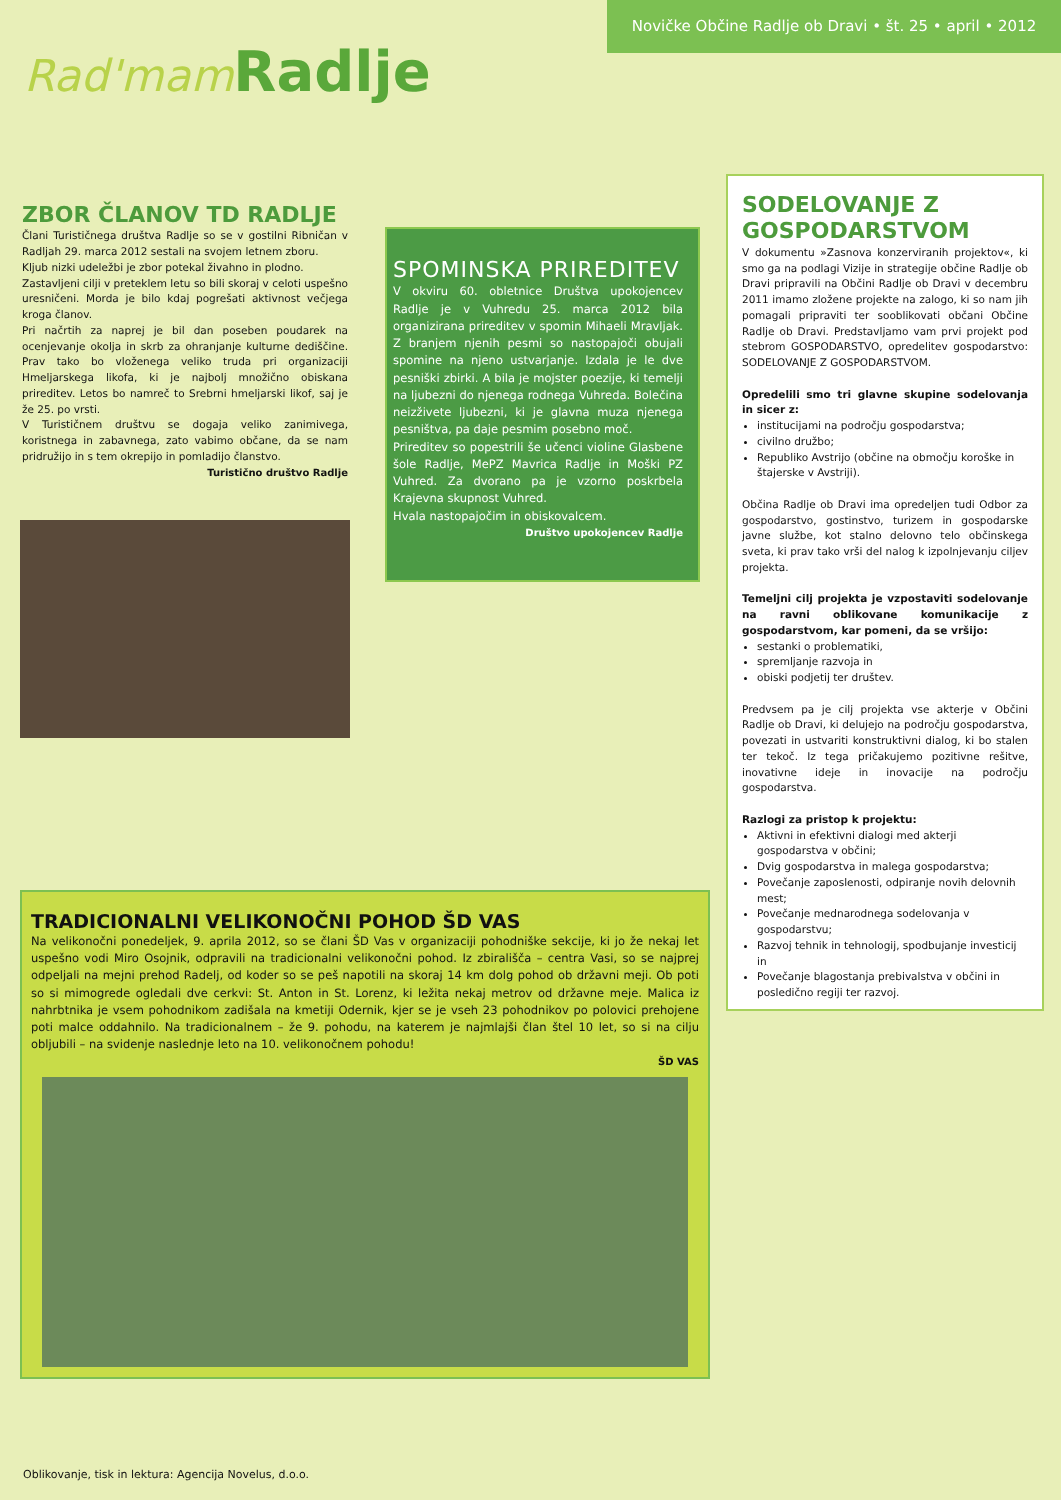Rad'mam Radlje
Novičke Občine Radlje ob Dravi • št. 25 • april • 2012
ZBOR ČLANOV TD RADLJE
Člani Turističnega društva Radlje so se v gostilni Ribničan v Radljah 29. marca 2012 sestali na svojem letnem zboru.
Kljub nizki udeležbi je zbor potekal živahno in plodno.
Zastavljeni cilji v preteklem letu so bili skoraj v celoti uspešno uresničeni. Morda je bilo kdaj pogrešati aktivnost večjega kroga članov.
Pri načrtih za naprej je bil dan poseben poudarek na ocenjevanje okolja in skrb za ohranjanje kulturne dediščine. Prav tako bo vloženega veliko truda pri organizaciji Hmeljarskega likofa, ki je najbolj množično obiskana prireditev. Letos bo namreč to Srebrni hmeljarski likof, saj je že 25. po vrsti.
V Turističnem društvu se dogaja veliko zanimivega, koristnega in zabavnega, zato vabimo občane, da se nam pridružijo in s tem okrepijo in pomladijo članstvo.
Turistično društvo Radlje
SPOMINSKA PRIREDITEV
V okviru 60. obletnice Društva upokojencev Radlje je v Vuhredu 25. marca 2012 bila organizirana prireditev v spomin Mihaeli Mravljak. Z branjem njenih pesmi so nastopajoči obujali spomine na njeno ustvarjanje. Izdala je le dve pesniški zbirki. A bila je mojster poezije, ki temelji na ljubezni do njenega rodnega Vuhreda. Bolečina neizživete ljubezni, ki je glavna muza njenega pesništva, pa daje pesmim posebno moč.
Prireditev so popestrili še učenci violine Glasbene šole Radlje, MePZ Mavrica Radlje in Moški PZ Vuhred. Za dvorano pa je vzorno poskrbela Krajevna skupnost Vuhred.
Hvala nastopajočim in obiskovalcem.
Društvo upokojencev Radlje
SODELOVANJE Z GOSPODARSTVOM
V dokumentu »Zasnova konzerviranih projektov«, ki smo ga na podlagi Vizije in strategije občine Radlje ob Dravi pripravili na Občini Radlje ob Dravi v decembru 2011 imamo zložene projekte na zalogo, ki so nam jih pomagali pripraviti ter soo­blikovati občani Občine Radlje ob Dravi. Predstavljamo vam prvi projekt pod stebrom GOSPODARSTVO, opredelitev gospodarstvo: SODELOVANJE Z GOSPODARSTVOM.
Opredelili smo tri glavne skupine sodelovanja in sicer z:
institucijami na področju gospodarstva;
civilno družbo;
Republiko Avstrijo (občine na območju koroške in štajerske v Avstriji).
Občina Radlje ob Dravi ima opredeljen tudi Odbor za gospodarstvo, gostinstvo, turizem in gospodarske javne službe, kot stalno delovno telo občinskega sveta, ki prav tako vrši del nalog k izpolnjevanju ciljev projekta.
Temeljni cilj projekta je vzpostaviti sodelovanje na ravni oblikovane komunikacije z gospodarstvom, kar pomeni, da se vršijo:
sestanki o problematiki,
spremljanje razvoja in
obiski podjetij ter društev.
Predvsem pa je cilj projekta vse akterje v Občini Radlje ob Dravi, ki delujejo na področju gospodarstva, povezati in ustvariti konstruktivni dialog, ki bo stalen ter tekoč. Iz tega pričakujemo pozitivne rešitve, inovativne ideje in inovacije na področju gospodarstva.
Razlogi za pristop k projektu:
Aktivni in efektivni dialogi med akterji gospodarstva v občini;
Dvig gospodarstva in malega gospodarstva;
Povečanje zaposlenosti, odpiranje novih delovnih mest;
Povečanje mednarodnega sodelovanja v gospodarstvu;
Razvoj tehnik in tehnologij, spodbujanje investicij in
Povečanje blagostanja prebivalstva v občini in posledično regiji ter razvoj.
TRADICIONALNI VELIKONOČNI POHOD ŠD VAS
Na velikonočni ponedeljek, 9. aprila 2012, so se člani ŠD Vas v organizaciji pohodniške sekcije, ki jo že nekaj let uspešno vodi Miro Osojnik, odpravili na tradicionalni velikonočni pohod. Iz zbirališča – centra Vasi, so se najprej odpeljali na mejni prehod Radelj, od koder so se peš napotili na skoraj 14 km dolg pohod ob državni meji. Ob poti so si mimogrede ogledali dve cerkvi: St. Anton in St. Lorenz, ki ležita nekaj metrov od državne meje. Malica iz nahrbtnika je vsem pohodnikom zadišala na kmetiji Odernik, kjer se je vseh 23 pohodnikov po polovici prehojene poti malce oddahnilo. Na tradicionalnem – že 9. pohodu, na katerem je najmlajši član štel 10 let, so si na cilju obljubili – na svidenje naslednje leto na 10. velikonočnem pohodu!
ŠD VAS
Oblikovanje, tisk in lektura: Agencija Novelus, d.o.o.